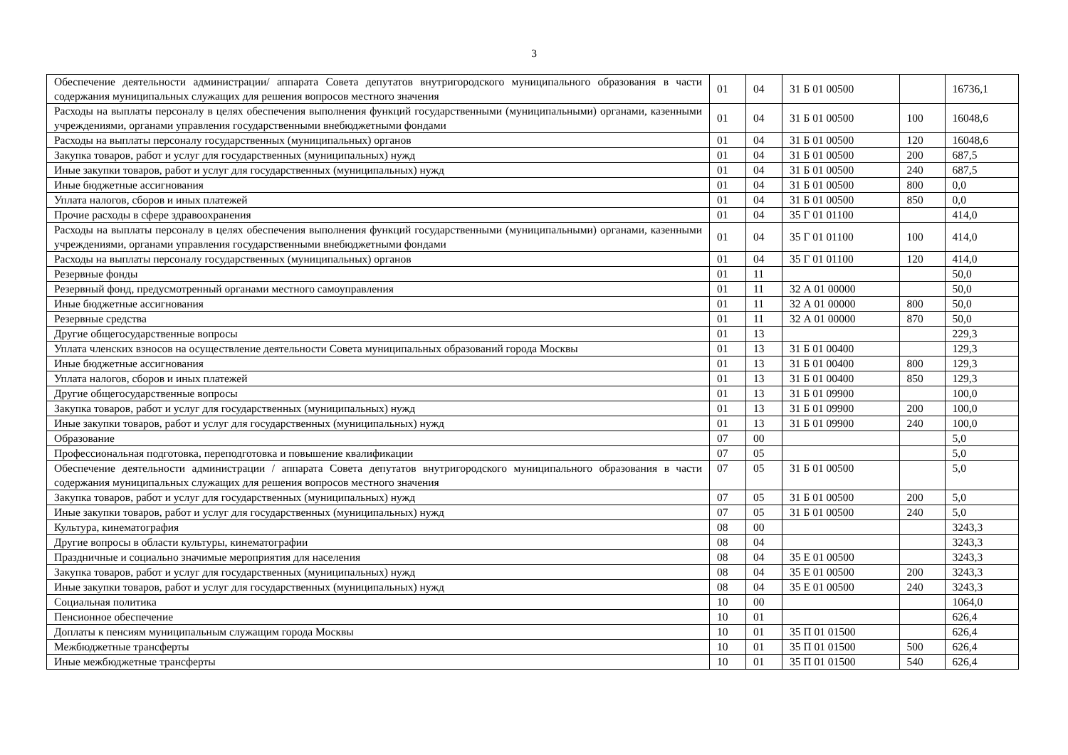3
| Обеспечение деятельности администрации/ аппарата Совета депутатов внутригородского муниципального образования в части содержания муниципальных служащих для решения вопросов местного значения | 01 | 04 | 31 Б 01 00500 | | 16736,1 |
| Расходы на выплаты персоналу в целях обеспечения выполнения функций государственными (муниципальными) органами, казенными учреждениями, органами управления государственными внебюджетными фондами | 01 | 04 | 31 Б 01 00500 | 100 | 16048,6 |
| Расходы на выплаты персоналу государственных (муниципальных) органов | 01 | 04 | 31 Б 01 00500 | 120 | 16048,6 |
| Закупка товаров, работ и услуг для государственных (муниципальных) нужд | 01 | 04 | 31 Б 01 00500 | 200 | 687,5 |
| Иные закупки товаров, работ и услуг для государственных (муниципальных) нужд | 01 | 04 | 31 Б 01 00500 | 240 | 687,5 |
| Иные бюджетные ассигнования | 01 | 04 | 31 Б 01 00500 | 800 | 0,0 |
| Уплата налогов, сборов и иных платежей | 01 | 04 | 31 Б 01 00500 | 850 | 0,0 |
| Прочие расходы в сфере здравоохранения | 01 | 04 | 35 Г 01 01100 | | 414,0 |
| Расходы на выплаты персоналу в целях обеспечения выполнения функций государственными (муниципальными) органами, казенными учреждениями, органами управления государственными внебюджетными фондами | 01 | 04 | 35 Г 01 01100 | 100 | 414,0 |
| Расходы на выплаты персоналу государственных (муниципальных) органов | 01 | 04 | 35 Г 01 01100 | 120 | 414,0 |
| Резервные фонды | 01 | 11 | | | 50,0 |
| Резервный фонд, предусмотренный органами местного самоуправления | 01 | 11 | 32 А 01 00000 | | 50,0 |
| Иные бюджетные ассигнования | 01 | 11 | 32 А 01 00000 | 800 | 50,0 |
| Резервные средства | 01 | 11 | 32 А 01 00000 | 870 | 50,0 |
| Другие общегосударственные вопросы | 01 | 13 | | | 229,3 |
| Уплата членских взносов на осуществление деятельности Совета муниципальных образований города Москвы | 01 | 13 | 31 Б 01 00400 | | 129,3 |
| Иные бюджетные ассигнования | 01 | 13 | 31 Б 01 00400 | 800 | 129,3 |
| Уплата налогов, сборов и иных платежей | 01 | 13 | 31 Б 01 00400 | 850 | 129,3 |
| Другие общегосударственные вопросы | 01 | 13 | 31 Б 01 09900 | | 100,0 |
| Закупка товаров, работ и услуг для государственных (муниципальных) нужд | 01 | 13 | 31 Б 01 09900 | 200 | 100,0 |
| Иные закупки товаров, работ и услуг для государственных (муниципальных) нужд | 01 | 13 | 31 Б 01 09900 | 240 | 100,0 |
| Образование | 07 | 00 | | | 5,0 |
| Профессиональная подготовка, переподготовка и повышение квалификации | 07 | 05 | | | 5,0 |
| Обеспечение деятельности администрации / аппарата Совета депутатов внутригородского муниципального образования в части содержания муниципальных служащих для решения вопросов местного значения | 07 | 05 | 31 Б 01 00500 | | 5,0 |
| Закупка товаров, работ и услуг для государственных (муниципальных) нужд | 07 | 05 | 31 Б 01 00500 | 200 | 5,0 |
| Иные закупки товаров, работ и услуг для государственных (муниципальных) нужд | 07 | 05 | 31 Б 01 00500 | 240 | 5,0 |
| Культура, кинематография | 08 | 00 | | | 3243,3 |
| Другие вопросы в области культуры, кинематографии | 08 | 04 | | | 3243,3 |
| Праздничные и социально значимые мероприятия для населения | 08 | 04 | 35 Е 01 00500 | | 3243,3 |
| Закупка товаров, работ и услуг для государственных (муниципальных) нужд | 08 | 04 | 35 Е 01 00500 | 200 | 3243,3 |
| Иные закупки товаров, работ и услуг для государственных (муниципальных) нужд | 08 | 04 | 35 Е 01 00500 | 240 | 3243,3 |
| Социальная политика | 10 | 00 | | | 1064,0 |
| Пенсионное обеспечение | 10 | 01 | | | 626,4 |
| Доплаты к пенсиям муниципальным служащим города Москвы | 10 | 01 | 35 П 01 01500 | | 626,4 |
| Межбюджетные трансферты | 10 | 01 | 35 П 01 01500 | 500 | 626,4 |
| Иные межбюджетные трансферты | 10 | 01 | 35 П 01 01500 | 540 | 626,4 |